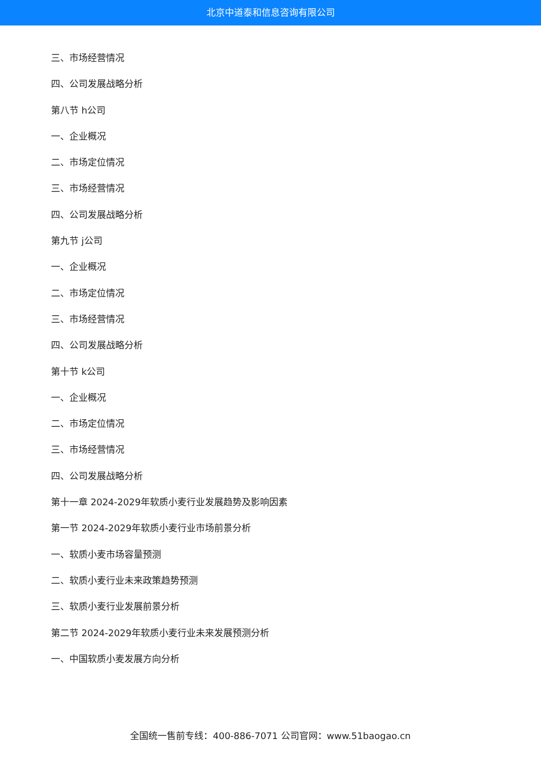北京中道泰和信息咨询有限公司
三、市场经营情况
四、公司发展战略分析
第八节 h公司
一、企业概况
二、市场定位情况
三、市场经营情况
四、公司发展战略分析
第九节 j公司
一、企业概况
二、市场定位情况
三、市场经营情况
四、公司发展战略分析
第十节 k公司
一、企业概况
二、市场定位情况
三、市场经营情况
四、公司发展战略分析
第十一章 2024-2029年软质小麦行业发展趋势及影响因素
第一节 2024-2029年软质小麦行业市场前景分析
一、软质小麦市场容量预测
二、软质小麦行业未来政策趋势预测
三、软质小麦行业发展前景分析
第二节 2024-2029年软质小麦行业未来发展预测分析
一、中国软质小麦发展方向分析
全国统一售前专线：400-886-7071 公司官网：www.51baogao.cn